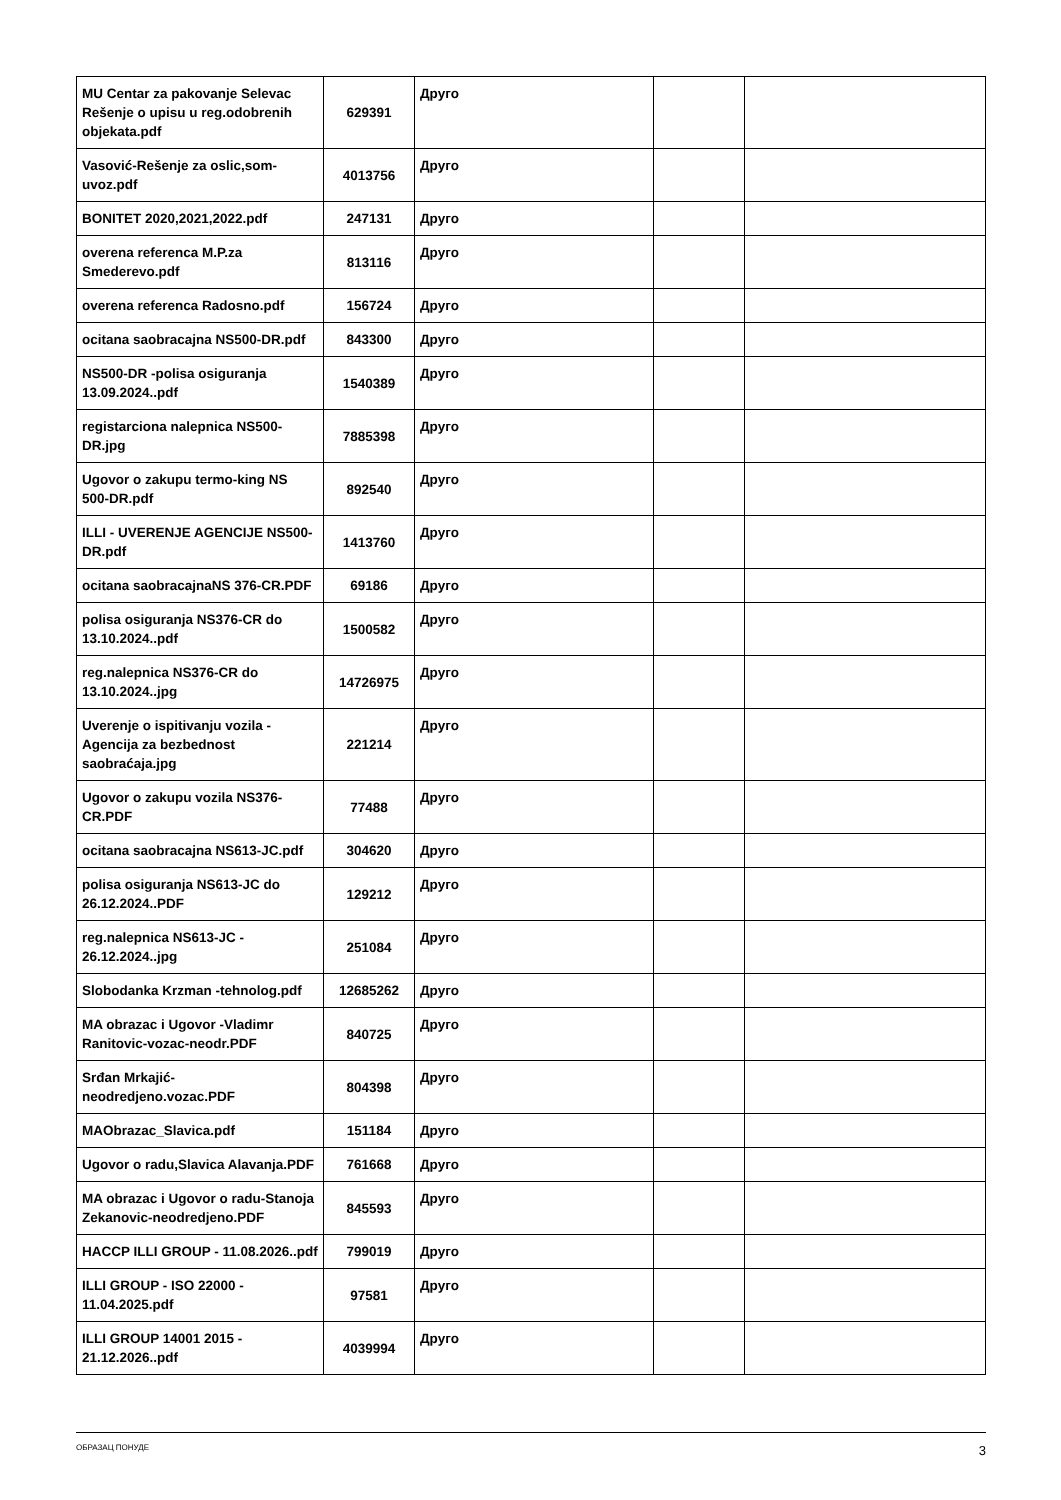| MU Centar za pakovanje Selevac Rešenje o upisu u reg.odobrenih objekata.pdf | 629391 | Друго | | |
| Vasović-Rešenje za oslic,som-uvoz.pdf | 4013756 | Друго | | |
| BONITET 2020,2021,2022.pdf | 247131 | Друго | | |
| overena referenca M.P.za Smederevo.pdf | 813116 | Друго | | |
| overena referenca Radosno.pdf | 156724 | Друго | | |
| ocitana saobracajna NS500-DR.pdf | 843300 | Друго | | |
| NS500-DR -polisa osiguranja 13.09.2024..pdf | 1540389 | Друго | | |
| registarciona nalepnica NS500-DR.jpg | 7885398 | Друго | | |
| Ugovor o zakupu termo-king NS 500-DR.pdf | 892540 | Друго | | |
| ILLI - UVERENJE AGENCIJE NS500-DR.pdf | 1413760 | Друго | | |
| ocitana saobracajnaNS 376-CR.PDF | 69186 | Друго | | |
| polisa osiguranja NS376-CR do 13.10.2024..pdf | 1500582 | Друго | | |
| reg.nalepnica NS376-CR do 13.10.2024..jpg | 14726975 | Друго | | |
| Uverenje o ispitivanju vozila - Agencija za bezbednost saobraćaja.jpg | 221214 | Друго | | |
| Ugovor o zakupu vozila NS376-CR.PDF | 77488 | Друго | | |
| ocitana saobracajna NS613-JC.pdf | 304620 | Друго | | |
| polisa osiguranja NS613-JC do 26.12.2024..PDF | 129212 | Друго | | |
| reg.nalepnica NS613-JC - 26.12.2024..jpg | 251084 | Друго | | |
| Slobodanka Krzman -tehnolog.pdf | 12685262 | Друго | | |
| MA obrazac i Ugovor -Vladimr Ranitovic-vozac-neodr.PDF | 840725 | Друго | | |
| Srđan Mrkajić-neodredjeno.vozac.PDF | 804398 | Друго | | |
| MAObrazac_Slavica.pdf | 151184 | Друго | | |
| Ugovor o radu,Slavica Alavanja.PDF | 761668 | Друго | | |
| MA obrazac i Ugovor o radu-Stanoja Zekanovic-neodredjeno.PDF | 845593 | Друго | | |
| HACCP ILLI GROUP - 11.08.2026..pdf | 799019 | Друго | | |
| ILLI GROUP - ISO 22000 - 11.04.2025.pdf | 97581 | Друго | | |
| ILLI GROUP 14001 2015 - 21.12.2026..pdf | 4039994 | Друго | | |
ОБРАЗАЦ ПОНУДЕ 3